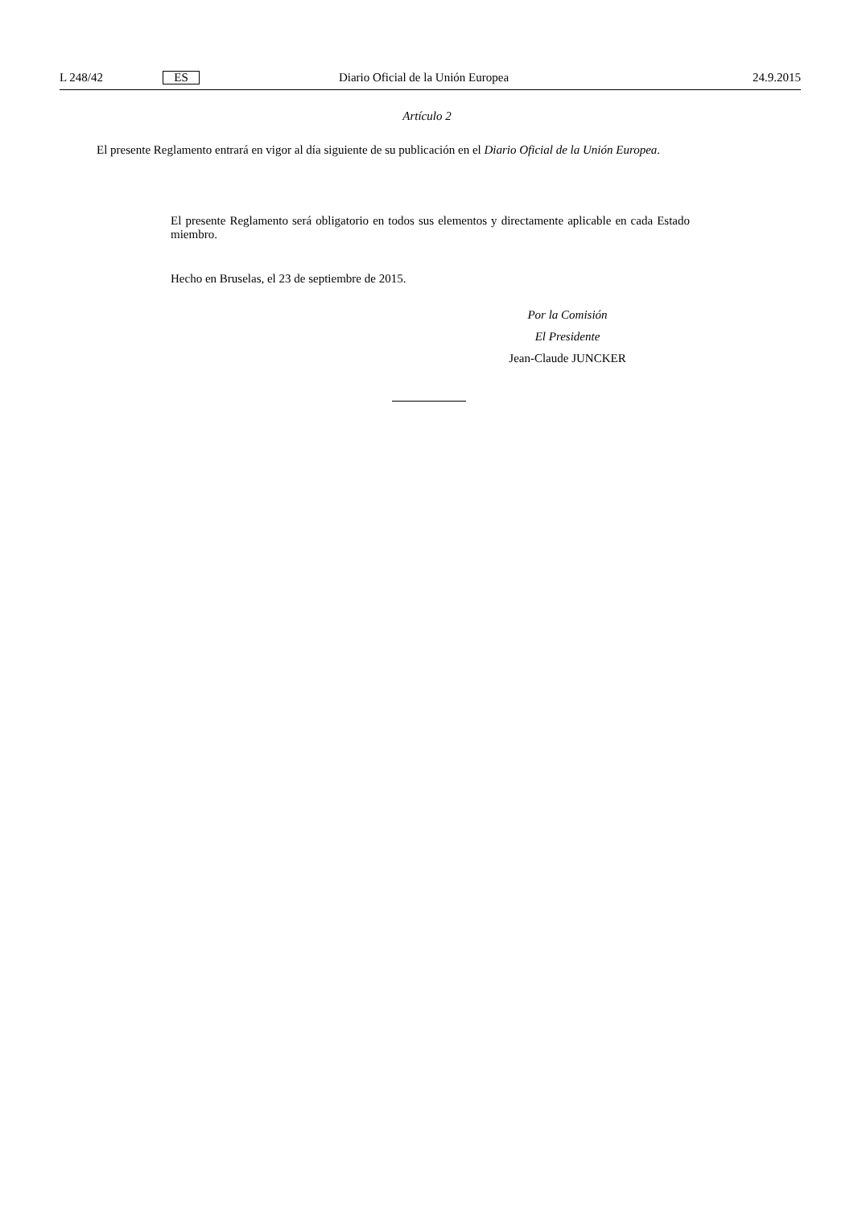L 248/42 ES Diario Oficial de la Unión Europea 24.9.2015
Artículo 2
El presente Reglamento entrará en vigor al día siguiente de su publicación en el Diario Oficial de la Unión Europea.
El presente Reglamento será obligatorio en todos sus elementos y directamente aplicable en cada Estado miembro.
Hecho en Bruselas, el 23 de septiembre de 2015.
Por la Comisión
El Presidente
Jean-Claude JUNCKER